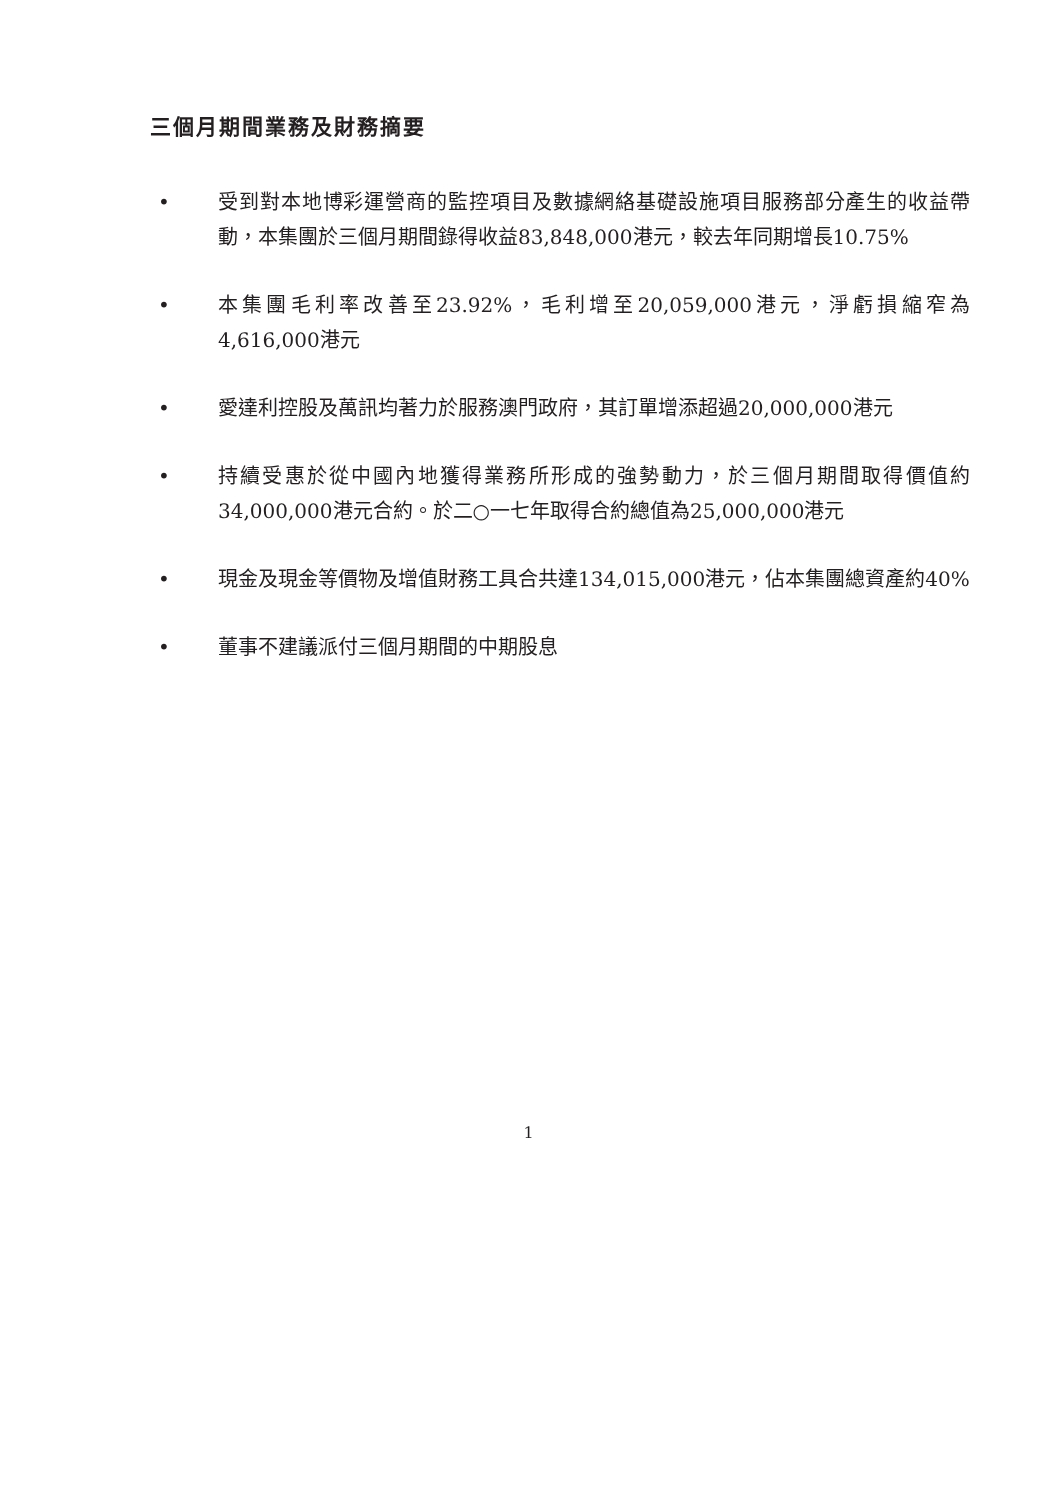三個月期間業務及財務摘要
• 受到對本地博彩運營商的監控項目及數據網絡基礎設施項目服務部分產生的收益帶動，本集團於三個月期間錄得收益83,848,000港元，較去年同期增長10.75%
• 本集團毛利率改善至23.92%，毛利增至20,059,000港元，淨虧損縮窄為4,616,000港元
• 愛達利控股及萬訊均著力於服務澳門政府，其訂單增添超過20,000,000港元
• 持續受惠於從中國內地獲得業務所形成的強勢動力，於三個月期間取得價值約34,000,000港元合約。於二○一七年取得合約總值為25,000,000港元
• 現金及現金等價物及增值財務工具合共達134,015,000港元，佔本集團總資產約40%
• 董事不建議派付三個月期間的中期股息
1